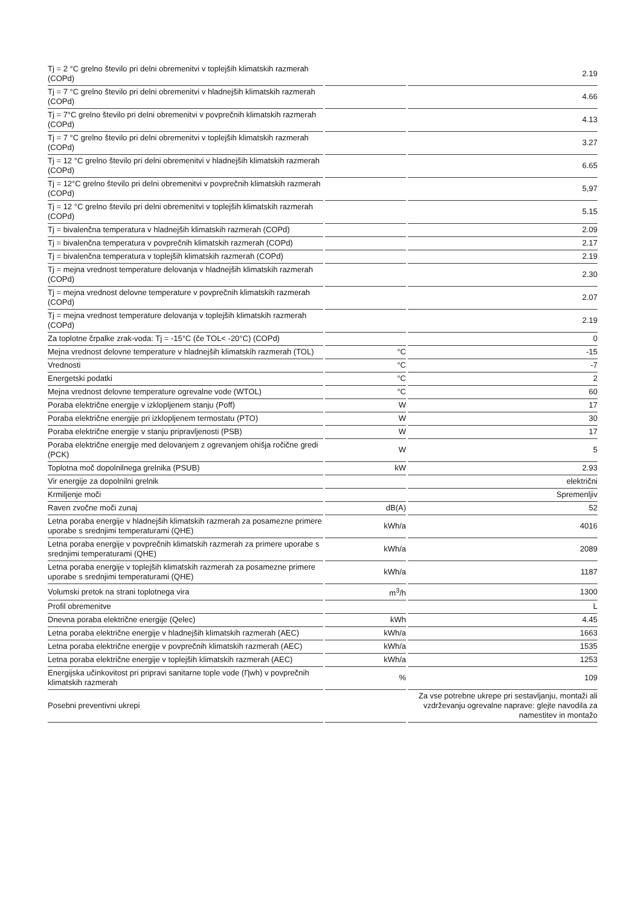| Tj = 2 °C grelno število pri delni obremenitvi v toplejših klimatskih razmerah (COPd) | | 2.19 |
| Tj = 7 °C grelno število pri delni obremenitvi v hladnejših klimatskih razmerah (COPd) | | 4.66 |
| Tj = 7°C grelno število pri delni obremenitvi v povprečnih klimatskih razmerah (COPd) | | 4.13 |
| Tj = 7 °C grelno število pri delni obremenitvi v toplejših klimatskih razmerah (COPd) | | 3.27 |
| Tj = 12 °C grelno število pri delni obremenitvi v hladnejših klimatskih razmerah (COPd) | | 6.65 |
| Tj = 12°C grelno število pri delni obremenitvi v povprečnih klimatskih razmerah (COPd) | | 5,97 |
| Tj = 12 °C grelno število pri delni obremenitvi v toplejših klimatskih razmerah (COPd) | | 5.15 |
| Tj = bivalenčna temperatura v hladnejših klimatskih razmerah (COPd) | | 2.09 |
| Tj = bivalenčna temperatura v povprečnih klimatskih razmerah (COPd) | | 2.17 |
| Tj = bivalenčna temperatura v toplejših klimatskih razmerah (COPd) | | 2.19 |
| Tj = mejna vrednost temperature delovanja v hladnejših klimatskih razmerah (COPd) | | 2.30 |
| Tj = mejna vrednost delovne temperature v povprečnih klimatskih razmerah (COPd) | | 2.07 |
| Tj = mejna vrednost temperature delovanja v toplejših klimatskih razmerah (COPd) | | 2.19 |
| Za toplotne črpalke zrak-voda: Tj = -15°C (če TOL< -20°C) (COPd) | | 0 |
| Mejna vrednost delovne temperature v hladnejših klimatskih razmerah (TOL) | °C | -15 |
| Vrednosti | °C | -7 |
| Energetski podatki | °C | 2 |
| Mejna vrednost delovne temperature ogrevalne vode (WTOL) | °C | 60 |
| Poraba električne energije v izklopljenem stanju (Poff) | W | 17 |
| Poraba električne energije pri izklopljenem termostatu (PTO) | W | 30 |
| Poraba električne energije v stanju pripravljenosti (PSB) | W | 17 |
| Poraba električne energije med delovanjem z ogrevanjem ohišja ročične gredi (PCK) | W | 5 |
| Toplotna moč dopolnilnega grelnika (PSUB) | kW | 2.93 |
| Vir energije za dopolnilni grelnik | | električni |
| Krmiljenje moči | | Spremenljiv |
| Raven zvočne moči zunaj | dB(A) | 52 |
| Letna poraba energije v hladnejših klimatskih razmerah za posamezne primere uporabe s srednjimi temperaturami (QHE) | kWh/a | 4016 |
| Letna poraba energije v povprečnih klimatskih razmerah za primere uporabe s srednjimi temperaturami (QHE) | kWh/a | 2089 |
| Letna poraba energije v toplejših klimatskih razmerah za posamezne primere uporabe s srednjimi temperaturami (QHE) | kWh/a | 1187 |
| Volumski pretok na strani toplotnega vira | m<sup>3</sup>/h | 1300 |
| Profil obremenitve | | L |
| Dnevna poraba električne energije (Qelec) | kWh | 4.45 |
| Letna poraba električne energije v hladnejših klimatskih razmerah (AEC) | kWh/a | 1663 |
| Letna poraba električne energije v povprečnih klimatskih razmerah (AEC) | kWh/a | 1535 |
| Letna poraba električne energije v toplejših klimatskih razmerah (AEC) | kWh/a | 1253 |
| Energijska učinkovitost pri pripravi sanitarne tople vode (Ƞwh) v povprečnih klimatskih razmerah | % | 109 |
| Posebni preventivni ukrepi | | Za vse potrebne ukrepe pri sestavljanju, montaži ali vzdrževanju ogrevalne naprave: glejte navodila za namestitev in montažo |